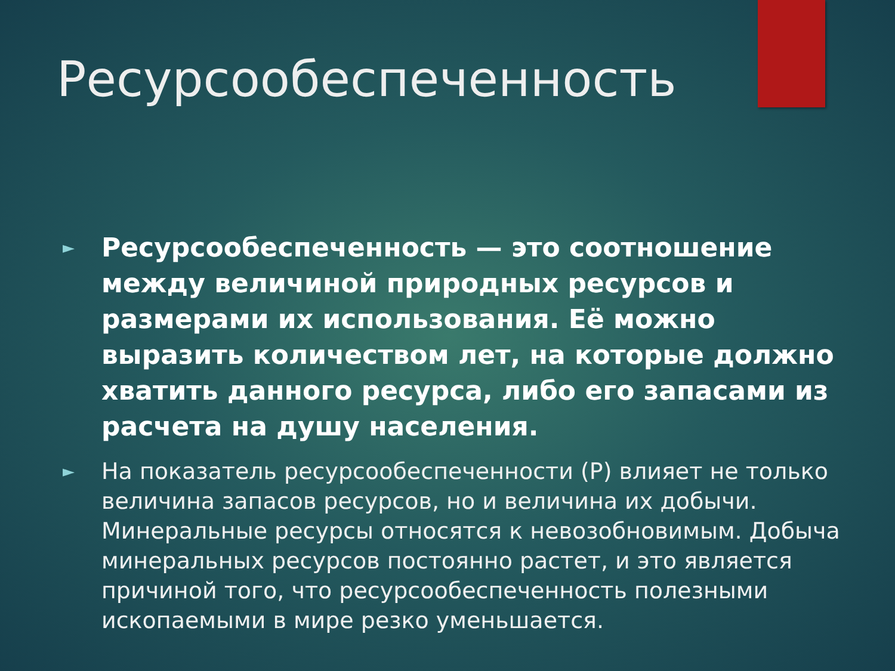Ресурсообеспеченность
► Ресурсообеспеченность — это соотношение между величиной природных ресурсов и размерами их использования. Её можно выразить количеством лет, на которые должно хватить данного ресурса, либо его запасами из расчета на душу населения.
► На показатель ресурсообеспеченности (Р) влияет не только величина запасов ресурсов, но и величина их добычи. Минеральные ресурсы относятся к невозобновимым. Добыча минеральных ресурсов постоянно растет, и это является причиной того, что ресурсообеспеченность полезными ископаемыми в мире резко уменьшается.